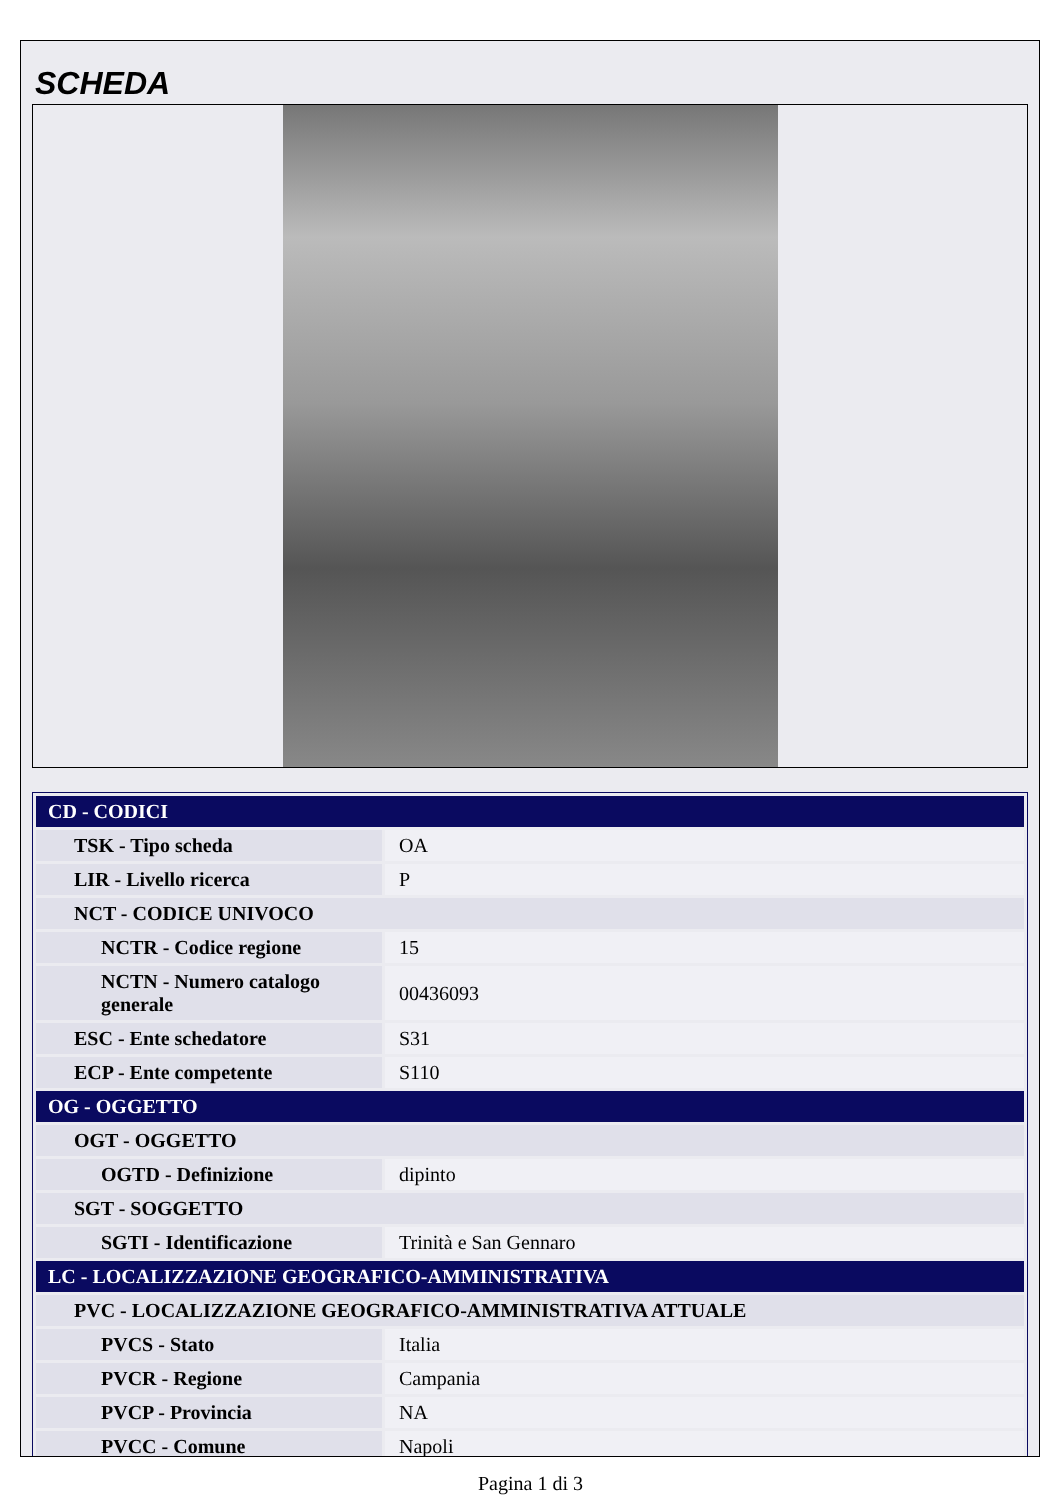SCHEDA
| CD - CODICI | |
| TSK - Tipo scheda | OA |
| LIR - Livello ricerca | P |
| NCT - CODICE UNIVOCO | |
| NCTR - Codice regione | 15 |
| NCTN - Numero catalogo generale | 00436093 |
| ESC - Ente schedatore | S31 |
| ECP - Ente competente | S110 |
| OG - OGGETTO | |
| OGT - OGGETTO | |
| OGTD - Definizione | dipinto |
| SGT - SOGGETTO | |
| SGTI - Identificazione | Trinità e San Gennaro |
| LC - LOCALIZZAZIONE GEOGRAFICO-AMMINISTRATIVA | |
| PVC - LOCALIZZAZIONE GEOGRAFICO-AMMINISTRATIVA ATTUALE | |
| PVCS - Stato | Italia |
| PVCR - Regione | Campania |
| PVCP - Provincia | NA |
| PVCC - Comune | Napoli |
Pagina 1 di 3